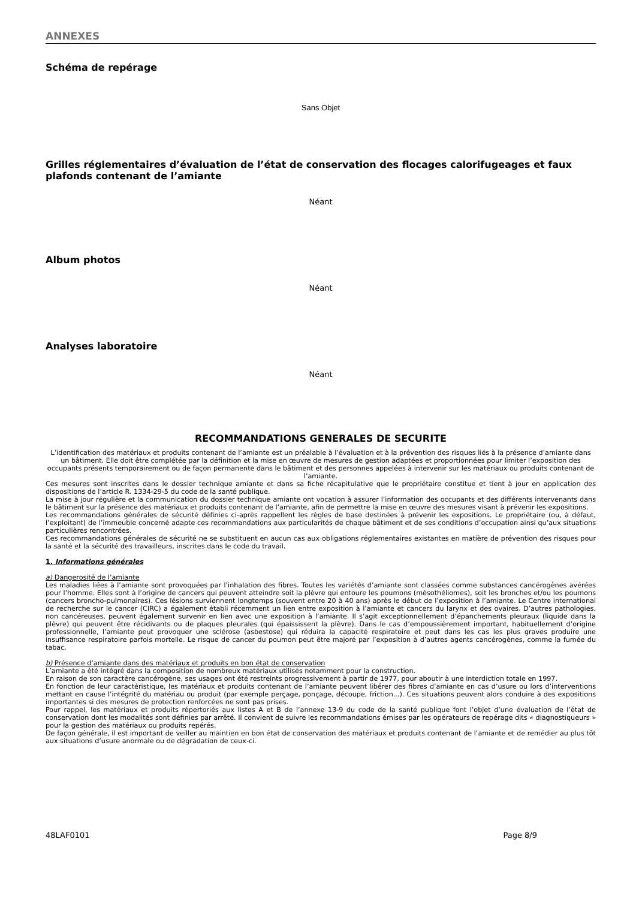ANNEXES
Schéma de repérage
Sans Objet
Grilles réglementaires d’évaluation de l’état de conservation des flocages calorifugeages et faux plafonds contenant de l’amiante
Néant
Album photos
Néant
Analyses laboratoire
Néant
RECOMMANDATIONS GENERALES DE SECURITE
L’identification des matériaux et produits contenant de l’amiante est un préalable à l’évaluation et à la prévention des risques liés à la présence d’amiante dans un bâtiment. Elle doit être complétée par la définition et la mise en œuvre de mesures de gestion adaptées et proportionnées pour limiter l’exposition des occupants présents temporairement ou de façon permanente dans le bâtiment et des personnes appelées à intervenir sur les matériaux ou produits contenant de l’amiante.
Ces mesures sont inscrites dans le dossier technique amiante et dans sa fiche récapitulative que le propriétaire constitue et tient à jour en application des dispositions de l’article R. 1334-29-5 du code de la santé publique.
La mise à jour régulière et la communication du dossier technique amiante ont vocation à assurer l’information des occupants et des différents intervenants dans le bâtiment sur la présence des matériaux et produits contenant de l’amiante, afin de permettre la mise en œuvre des mesures visant à prévenir les expositions.
Les recommandations générales de sécurité définies ci-après rappellent les règles de base destinées à prévenir les expositions. Le propriétaire (ou, à défaut, l’exploitant) de l’immeuble concerné adapte ces recommandations aux particularités de chaque bâtiment et de ses conditions d’occupation ainsi qu’aux situations particulières rencontrées.
Ces recommandations générales de sécurité ne se substituent en aucun cas aux obligations réglementaires existantes en matière de prévention des risques pour la santé et la sécurité des travailleurs, inscrites dans le code du travail.
1. Informations générales
a) Dangerosité de l’amiante
Les maladies liées à l’amiante sont provoquées par l’inhalation des fibres. Toutes les variétés d’amiante sont classées comme substances cancérogènes avérées pour l’homme. Elles sont à l’origine de cancers qui peuvent atteindre soit la plèvre qui entoure les poumons (mésothéliomes), soit les bronches et/ou les poumons (cancers broncho-pulmonaires). Ces lésions surviennent longtemps (souvent entre 20 à 40 ans) après le début de l’exposition à l’amiante. Le Centre international de recherche sur le cancer (CIRC) a également établi récemment un lien entre exposition à l’amiante et cancers du larynx et des ovaires. D’autres pathologies, non cancéreuses, peuvent également survenir en lien avec une exposition à l’amiante. Il s’agit exceptionnellement d’épanchements pleuraux (liquide dans la plèvre) qui peuvent être récidivants ou de plaques pleurales (qui épaississent la plèvre). Dans le cas d’empoussièrement important, habituellement d’origine professionnelle, l’amiante peut provoquer une sclérose (asbestose) qui réduira la capacité respiratoire et peut dans les cas les plus graves produire une insuffisance respiratoire parfois mortelle. Le risque de cancer du poumon peut être majoré par l’exposition à d’autres agents cancérogènes, comme la fumée du tabac.
b) Présence d’amiante dans des matériaux et produits en bon état de conservation
L’amiante a été intégré dans la composition de nombreux matériaux utilisés notamment pour la construction.
En raison de son caractère cancérogène, ses usages ont été restreints progressivement à partir de 1977, pour aboutir à une interdiction totale en 1997.
En fonction de leur caractéristique, les matériaux et produits contenant de l’amiante peuvent libérer des fibres d’amiante en cas d’usure ou lors d’interventions mettant en cause l’intégrité du matériau ou produit (par exemple perçage, ponçage, découpe, friction...). Ces situations peuvent alors conduire à des expositions importantes si des mesures de protection renforcées ne sont pas prises.
Pour rappel, les matériaux et produits répertoriés aux listes A et B de l’annexe 13-9 du code de la santé publique font l’objet d’une évaluation de l’état de conservation dont les modalités sont définies par arrêté. Il convient de suivre les recommandations émises par les opérateurs de repérage dits « diagnostiqueurs » pour la gestion des matériaux ou produits repérés.
De façon générale, il est important de veiller au maintien en bon état de conservation des matériaux et produits contenant de l’amiante et de remédier au plus tôt aux situations d’usure anormale ou de dégradation de ceux-ci.
48LAF0101 Page 8/9